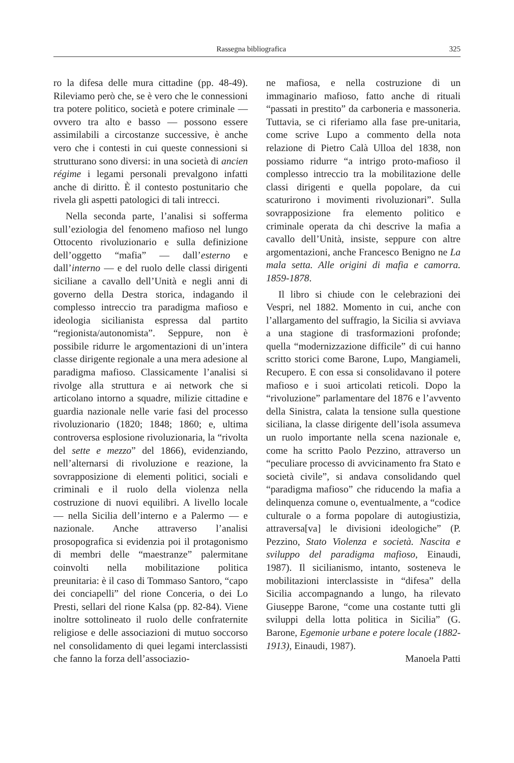Rassegna bibliografica 325
ro la difesa delle mura cittadine (pp. 48-49). Rileviamo però che, se è vero che le connessioni tra potere politico, società e potere criminale — ovvero tra alto e basso — possono essere assimilabili a circostanze successive, è anche vero che i contesti in cui queste connessioni si strutturano sono diversi: in una società di ancien régime i legami personali prevalgono infatti anche di diritto. È il contesto postunitario che rivela gli aspetti patologici di tali intrecci.
Nella seconda parte, l’analisi si sofferma sull’eziologia del fenomeno mafioso nel lungo Ottocento rivoluzionario e sulla definizione dell’oggetto “mafia” — dall’esterno e dall’interno — e del ruolo delle classi dirigenti siciliane a cavallo dell’Unità e negli anni di governo della Destra storica, indagando il complesso intreccio tra paradigma mafioso e ideologia sicilianista espressa dal partito “regionista/autonomista”. Seppure, non è possibile ridurre le argomentazioni di un’intera classe dirigente regionale a una mera adesione al paradigma mafioso. Classicamente l’analisi si rivolge alla struttura e ai network che si articolano intorno a squadre, milizie cittadine e guardia nazionale nelle varie fasi del processo rivoluzionario (1820; 1848; 1860; e, ultima controversa esplosione rivoluzionaria, la “rivolta del sette e mezzo” del 1866), evidenziando, nell’alternarsi di rivoluzione e reazione, la sovrapposizione di elementi politici, sociali e criminali e il ruolo della violenza nella costruzione di nuovi equilibri. A livello locale — nella Sicilia dell’interno e a Palermo — e nazionale. Anche attraverso l’analisi prosopografica si evidenzia poi il protagonismo di membri delle “maestranze” palermitane coinvolti nella mobilitazione politica preunitaria: è il caso di Tommaso Santoro, “capo dei conciapelli” del rione Conceria, o dei Lo Presti, sellari del rione Kalsa (pp. 82-84). Viene inoltre sottolineato il ruolo delle confraternite religiose e delle associazioni di mutuo soccorso nel consolidamento di quei legami interclassisti che fanno la forza dell’associazio-
ne mafiosa, e nella costruzione di un immaginario mafioso, fatto anche di rituali “passati in prestito” da carboneria e massoneria. Tuttavia, se ci riferiamo alla fase pre-unitaria, come scrive Lupo a commento della nota relazione di Pietro Calà Ulloa del 1838, non possiamo ridurre “a intrigo proto-mafioso il complesso intreccio tra la mobilitazione delle classi dirigenti e quella popolare, da cui scaturirono i movimenti rivoluzionari”. Sulla sovrapposizione fra elemento politico e criminale operata da chi descrive la mafia a cavallo dell’Unità, insiste, seppure con altre argomentazioni, anche Francesco Benigno ne La mala setta. Alle origini di mafia e camorra. 1859-1878.
Il libro si chiude con le celebrazioni dei Vespri, nel 1882. Momento in cui, anche con l’allargamento del suffragio, la Sicilia si avviava a una stagione di trasformazioni profonde; quella “modernizzazione difficile” di cui hanno scritto storici come Barone, Lupo, Mangiameli, Recupero. E con essa si consolidavano il potere mafioso e i suoi articolati reticoli. Dopo la “rivoluzione” parlamentare del 1876 e l’avvento della Sinistra, calata la tensione sulla questione siciliana, la classe dirigente dell’isola assumeva un ruolo importante nella scena nazionale e, come ha scritto Paolo Pezzino, attraverso un “peculiare processo di avvicinamento fra Stato e società civile”, si andava consolidando quel “paradigma mafioso” che riducendo la mafia a delinquenza comune o, eventualmente, a “codice culturale o a forma popolare di autogiustizia, attraversa[va] le divisioni ideologiche” (P. Pezzino, Stato Violenza e società. Nascita e sviluppo del paradigma mafioso, Einaudi, 1987). Il sicilianismo, intanto, sosteneva le mobilitazioni interclassiste in “difesa” della Sicilia accompagnando a lungo, ha rilevato Giuseppe Barone, “come una costante tutti gli sviluppi della lotta politica in Sicilia” (G. Barone, Egemonie urbane e potere locale (1882-1913), Einaudi, 1987).
Manoela Patti